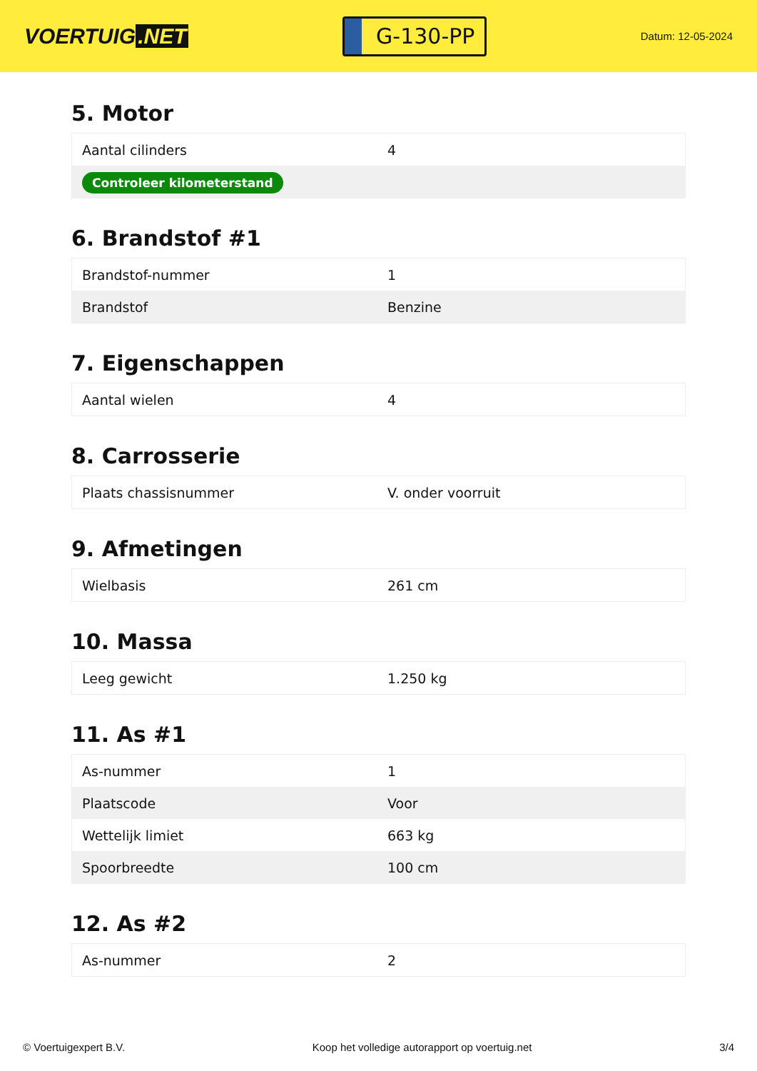VOERTUIG.NET
G-130-PP
Datum: 12-05-2024
5. Motor
| Aantal cilinders | 4 |
| Controleer kilometerstand | |
6. Brandstof #1
| Brandstof-nummer | 1 |
| Brandstof | Benzine |
7. Eigenschappen
| Aantal wielen | 4 |
8. Carrosserie
| Plaats chassisnummer | V. onder voorruit |
9. Afmetingen
| Wielbasis | 261 cm |
10. Massa
| Leeg gewicht | 1.250 kg |
11. As #1
| As-nummer | 1 |
| Plaatscode | Voor |
| Wettelijk limiet | 663 kg |
| Spoorbreedte | 100 cm |
12. As #2
| As-nummer | 2 |
© Voertuigexpert B.V. Koop het volledige autorapport op voertuig.net 3/4